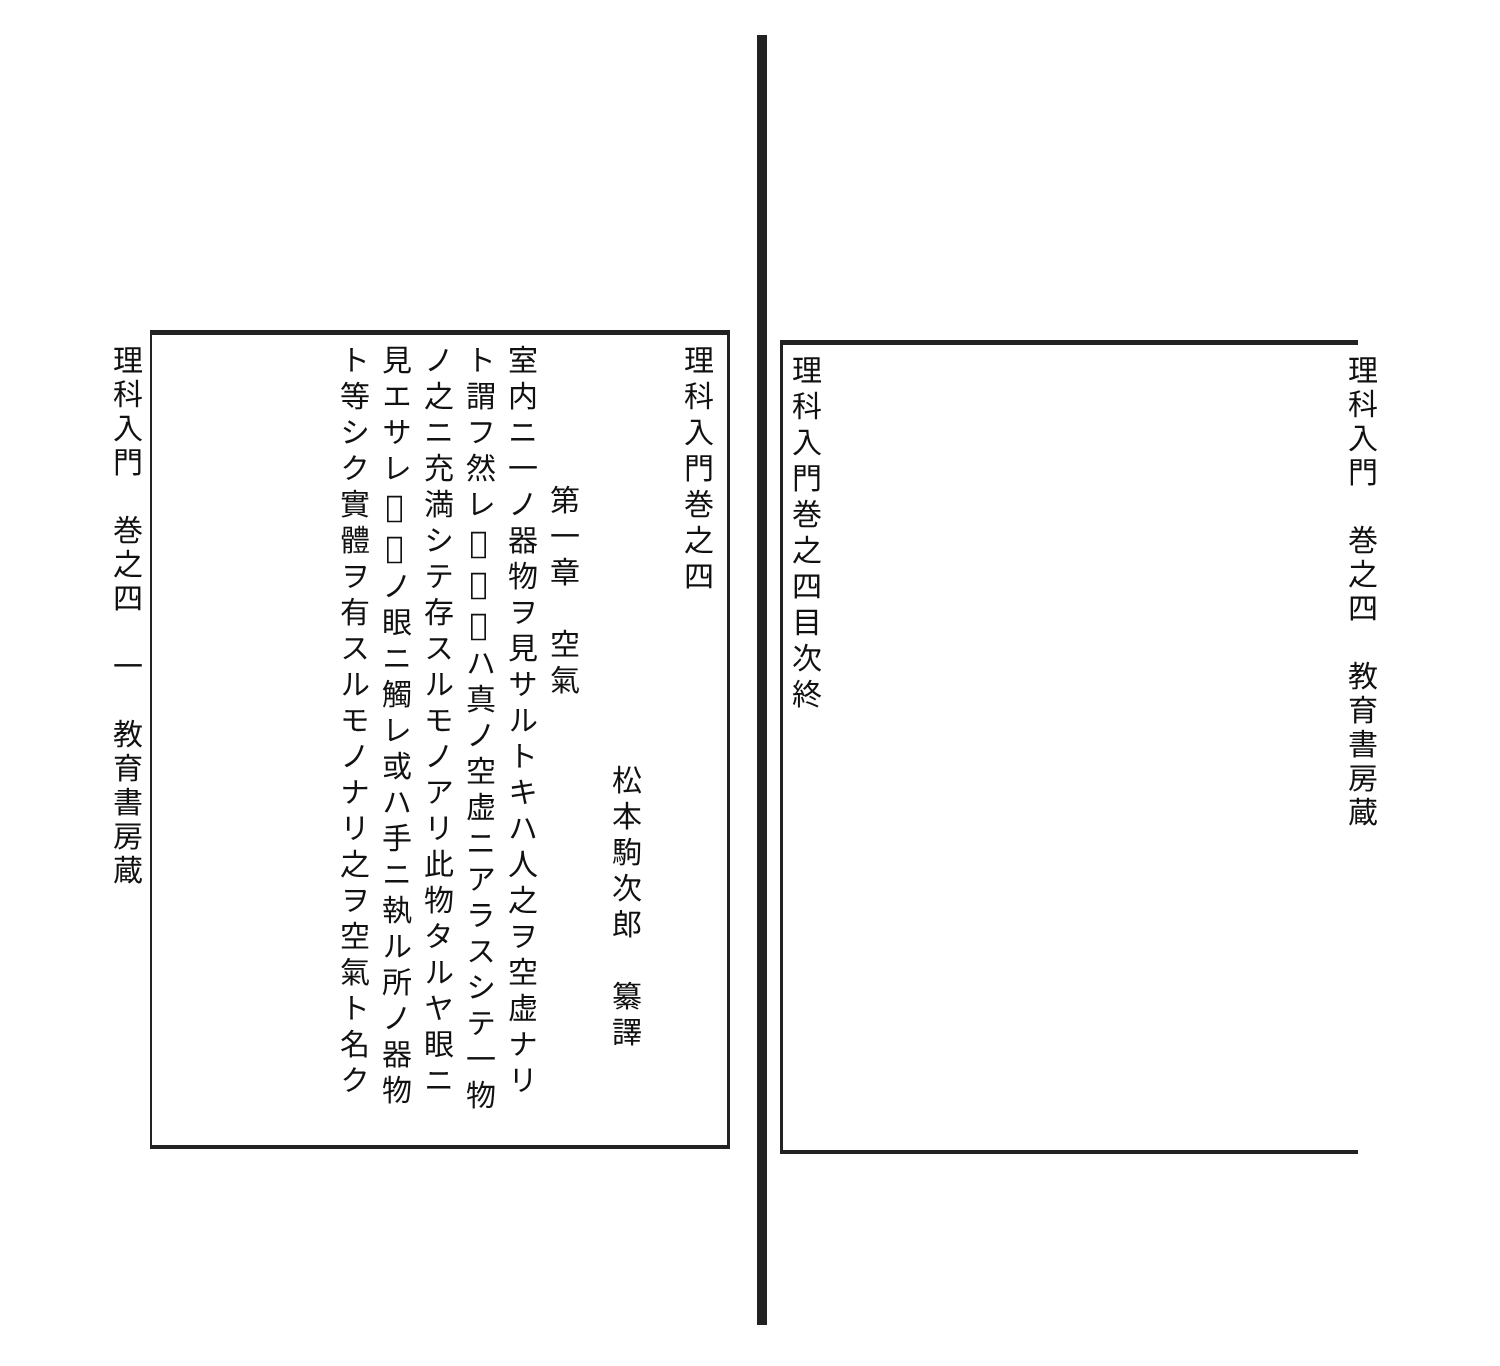理科入門巻之四
松本駒次郎　纂譯
第一章　空氣
室内ニ一ノ器物ヲ見サルトキハ人之ヲ空虚ナリト謂フ然レ𪜈室内ハ真ノ空虚ニアラスシテ一物ノ之ニ充満シテ存スルモノアリ此物タルヤ眼ニ見エサレ𪜈他ノ眼ニ觸レ或ハ手ニ執ル所ノ器物ト等シク實體ヲ有スルモノナリ之ヲ空氣ト名ク
理科入門　巻之四　一　教育書房蔵
理科入門巻之四目次終
理科入門　巻之四　教育書房蔵